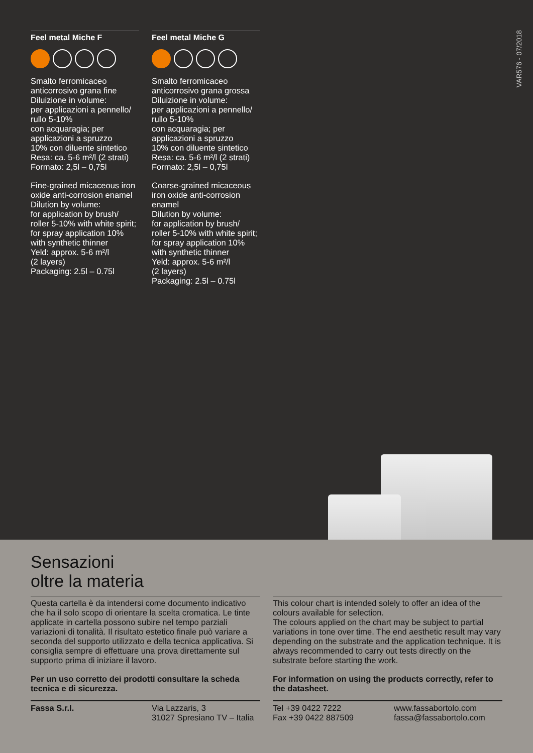VAR576 - 07/2018
Feel metal Miche F
Smalto ferromicaceo anticorrosivo grana fine
Diluizione in volume:
per applicazioni a pennello/ rullo 5-10%
con acquaragia; per applicazioni a spruzzo
10% con diluente sintetico
Resa: ca. 5-6 m²/l (2 strati)
Formato: 2,5l – 0,75l
Fine-grained micaceous iron oxide anti-corrosion enamel
Dilution by volume:
for application by brush/ roller 5-10% with white spirit; for spray application 10% with synthetic thinner
Yeld: approx. 5-6 m²/l
(2 layers)
Packaging: 2.5l – 0.75l
Feel metal Miche G
Smalto ferromicaceo anticorrosivo grana grossa
Diluizione in volume:
per applicazioni a pennello/ rullo 5-10%
con acquaragia; per applicazioni a spruzzo
10% con diluente sintetico
Resa: ca. 5-6 m²/l (2 strati)
Formato: 2,5l – 0,75l
Coarse-grained micaceous iron oxide anti-corrosion enamel
Dilution by volume:
for application by brush/ roller 5-10% with white spirit; for spray application 10% with synthetic thinner
Yeld: approx. 5-6 m²/l
(2 layers)
Packaging: 2.5l – 0.75l
Sensazioni
oltre la materia
Questa cartella è da intendersi come documento indicativo che ha il solo scopo di orientare la scelta cromatica. Le tinte applicate in cartella possono subire nel tempo parziali variazioni di tonalità. Il risultato estetico finale può variare a seconda del supporto utilizzato e della tecnica applicativa. Si consiglia sempre di effettuare una prova direttamente sul supporto prima di iniziare il lavoro.
Per un uso corretto dei prodotti consultare la scheda tecnica e di sicurezza.
This colour chart is intended solely to offer an idea of the colours available for selection.
The colours applied on the chart may be subject to partial variations in tone over time. The end aesthetic result may vary depending on the substrate and the application technique. It is always recommended to carry out tests directly on the substrate before starting the work.
For information on using the products correctly, refer to the datasheet.
Fassa S.r.l.
Via Lazzaris, 3
31027 Spresiano TV – Italia
Tel +39 0422 7222
Fax +39 0422 887509
www.fassabortolo.com
fassa@fassabortolo.com